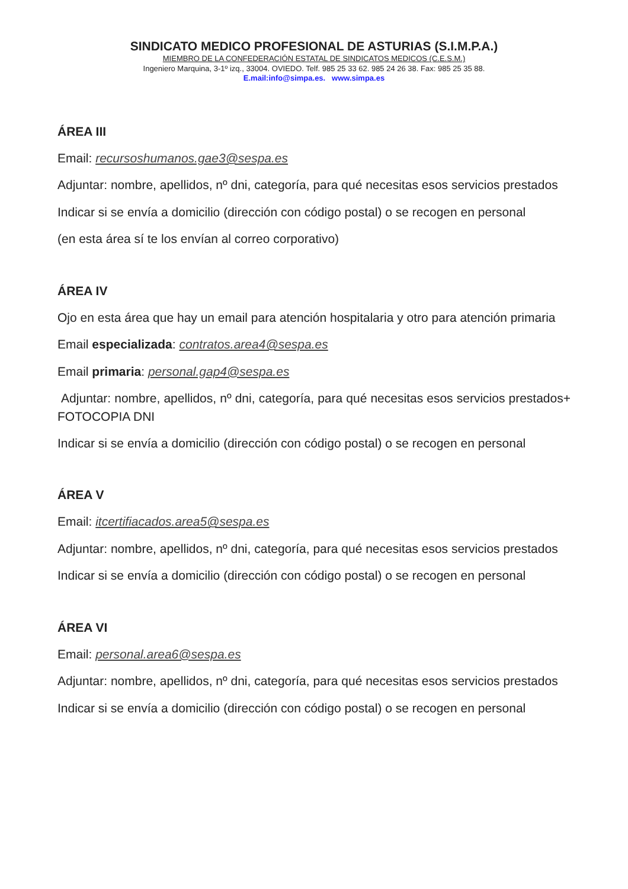SINDICATO MEDICO PROFESIONAL DE ASTURIAS (S.I.M.P.A.)
MIEMBRO DE LA CONFEDERACIÓN ESTATAL DE SINDICATOS MEDICOS (C.E.S.M.)
Ingeniero Marquina, 3-1º izq., 33004. OVIEDO. Telf. 985 25 33 62. 985 24 26 38. Fax: 985 25 35 88.
E.mail:info@simpa.es. www.simpa.es
ÁREA III
Email: recursoshumanos.gae3@sespa.es
Adjuntar: nombre, apellidos, nº dni, categoría, para qué necesitas esos servicios prestados
Indicar si se envía a domicilio (dirección con código postal) o se recogen en personal
(en esta área sí te los envían al correo corporativo)
ÁREA IV
Ojo en esta área que hay un email para atención hospitalaria y otro para atención primaria
Email especializada: contratos.area4@sespa.es
Email primaria: personal.gap4@sespa.es
Adjuntar: nombre, apellidos, nº dni, categoría, para qué necesitas esos servicios prestados+ FOTOCOPIA DNI
Indicar si se envía a domicilio (dirección con código postal) o se recogen en personal
ÁREA V
Email: itcertifiacados.area5@sespa.es
Adjuntar: nombre, apellidos, nº dni, categoría, para qué necesitas esos servicios prestados
Indicar si se envía a domicilio (dirección con código postal) o se recogen en personal
ÁREA VI
Email: personal.area6@sespa.es
Adjuntar: nombre, apellidos, nº dni, categoría, para qué necesitas esos servicios prestados
Indicar si se envía a domicilio (dirección con código postal) o se recogen en personal